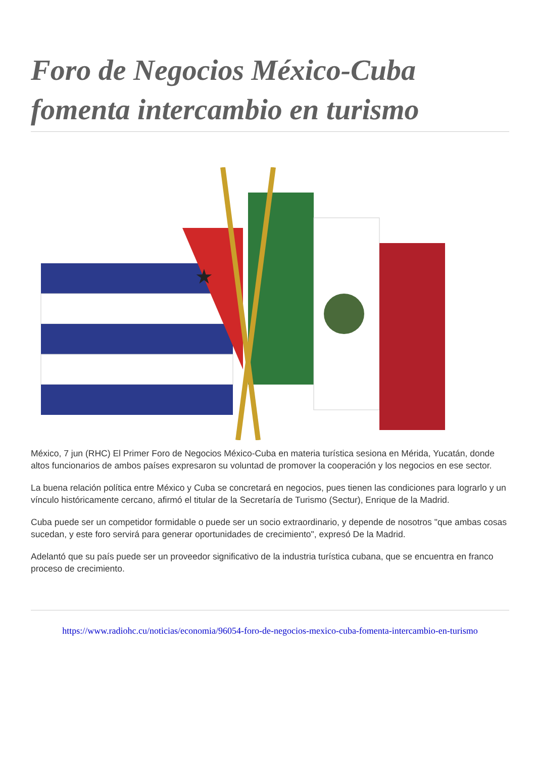Foro de Negocios México-Cuba fomenta intercambio en turismo
★
México, 7 jun (RHC) El Primer Foro de Negocios México-Cuba en materia turística sesiona en Mérida, Yucatán, donde altos funcionarios de ambos países expresaron su voluntad de promover la cooperación y los negocios en ese sector.
La buena relación política entre México y Cuba se concretará en negocios, pues tienen las condiciones para lograrlo y un vínculo históricamente cercano, afirmó el titular de la Secretaría de Turismo (Sectur), Enrique de la Madrid.
Cuba puede ser un competidor formidable o puede ser un socio extraordinario, y depende de nosotros "que ambas cosas sucedan, y este foro servirá para generar oportunidades de crecimiento", expresó De la Madrid.
Adelantó que su país puede ser un proveedor significativo de la industria turística cubana, que se encuentra en franco proceso de crecimiento.
https://www.radiohc.cu/noticias/economia/96054-foro-de-negocios-mexico-cuba-fomenta-intercambio-en-turismo